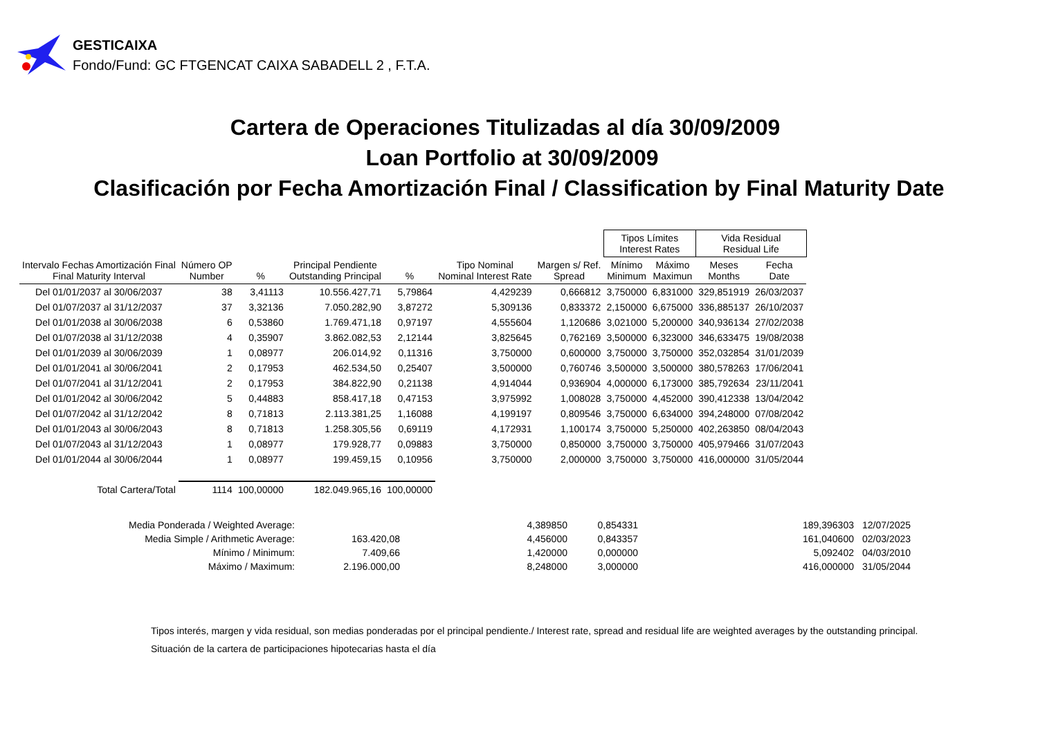GESTICAIXA
Fondo/Fund: GC FTGENCAT CAIXA SABADELL 2 , F.T.A.
Cartera de Operaciones Titulizadas al día 30/09/2009
Loan Portfolio at 30/09/2009
Clasificación por Fecha Amortización Final / Classification by Final Maturity Date
| | | | | | | | Tipos Límites Interest Rates | | Vida Residual Residual Life | |
| --- | --- | --- | --- | --- | --- | --- | --- | --- | --- | --- |
| Intervalo Fechas Amortización Final Final Maturity Interval | Número OP Number | % | Principal Pendiente Outstanding Principal | % | Tipo Nominal Nominal Interest Rate | Margen s/ Ref. Spread | Mínimo Minimum | Máximo Maximun | Meses Months | Fecha Date |
| Del 01/01/2037 al 30/06/2037 | 38 | 3,41113 | 10.556.427,71 | 5,79864 | 4,429239 | 0,666812 | 3,750000 | 6,831000 | 329,851919 | 26/03/2037 |
| Del 01/07/2037 al 31/12/2037 | 37 | 3,32136 | 7.050.282,90 | 3,87272 | 5,309136 | 0,833372 | 2,150000 | 6,675000 | 336,885137 | 26/10/2037 |
| Del 01/01/2038 al 30/06/2038 | 6 | 0,53860 | 1.769.471,18 | 0,97197 | 4,555604 | 1,120686 | 3,021000 | 5,200000 | 340,936134 | 27/02/2038 |
| Del 01/07/2038 al 31/12/2038 | 4 | 0,35907 | 3.862.082,53 | 2,12144 | 3,825645 | 0,762169 | 3,500000 | 6,323000 | 346,633475 | 19/08/2038 |
| Del 01/01/2039 al 30/06/2039 | 1 | 0,08977 | 206.014,92 | 0,11316 | 3,750000 | 0,600000 | 3,750000 | 3,750000 | 352,032854 | 31/01/2039 |
| Del 01/01/2041 al 30/06/2041 | 2 | 0,17953 | 462.534,50 | 0,25407 | 3,500000 | 0,760746 | 3,500000 | 3,500000 | 380,578263 | 17/06/2041 |
| Del 01/07/2041 al 31/12/2041 | 2 | 0,17953 | 384.822,90 | 0,21138 | 4,914044 | 0,936904 | 4,000000 | 6,173000 | 385,792634 | 23/11/2041 |
| Del 01/01/2042 al 30/06/2042 | 5 | 0,44883 | 858.417,18 | 0,47153 | 3,975992 | 1,008028 | 3,750000 | 4,452000 | 390,412338 | 13/04/2042 |
| Del 01/07/2042 al 31/12/2042 | 8 | 0,71813 | 2.113.381,25 | 1,16088 | 4,199197 | 0,809546 | 3,750000 | 6,634000 | 394,248000 | 07/08/2042 |
| Del 01/01/2043 al 30/06/2043 | 8 | 0,71813 | 1.258.305,56 | 0,69119 | 4,172931 | 1,100174 | 3,750000 | 5,250000 | 402,263850 | 08/04/2043 |
| Del 01/07/2043 al 31/12/2043 | 1 | 0,08977 | 179.928,77 | 0,09883 | 3,750000 | 0,850000 | 3,750000 | 3,750000 | 405,979466 | 31/07/2043 |
| Del 01/01/2044 al 30/06/2044 | 1 | 0,08977 | 199.459,15 | 0,10956 | 3,750000 | 2,000000 | 3,750000 | 3,750000 | 416,000000 | 31/05/2044 |
| Total Cartera/Total | 1114 | 100,00000 | 182.049.965,16 | 100,00000 | | | | | | |
| Media Ponderada / Weighted Average: | | 4,389850 | 0,854331 | 189,396303 | 12/07/2025 |
| Media Simple / Arithmetic Average: | 163.420,08 | 4,456000 | 0,843357 | 161,040600 | 02/03/2023 |
| Mínimo / Minimum: | 7.409,66 | 1,420000 | 0,000000 | 5,092402 | 04/03/2010 |
| Máximo / Maximum: | 2.196.000,00 | 8,248000 | 3,000000 | 416,000000 | 31/05/2044 |
Tipos interés, margen y vida residual, son medias ponderadas por el principal pendiente./ Interest rate, spread and residual life are weighted averages by the outstanding principal.
Situación de la cartera de participaciones hipotecarias hasta el día